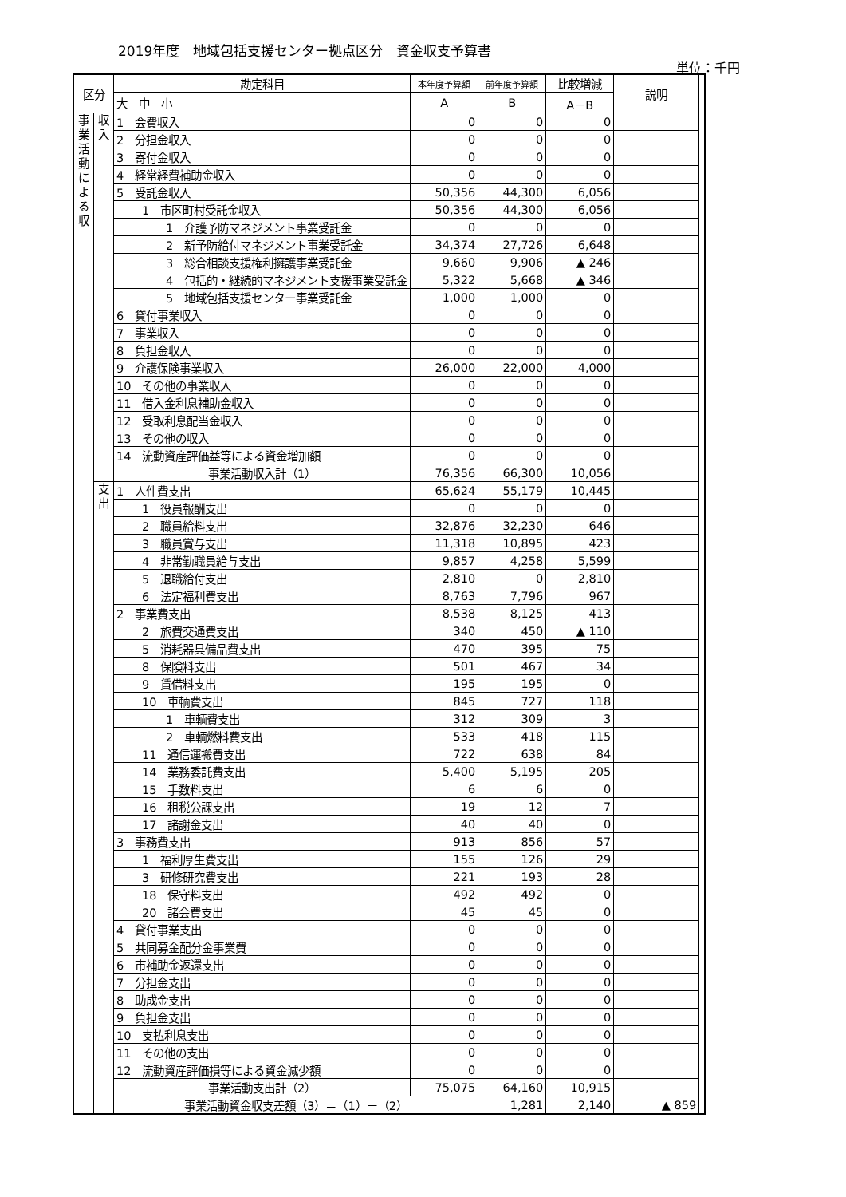2019年度　地域包括支援センター拠点区分　資金収支予算書
単位：千円
| 区分 | | 勘定科目 | 本年度予算額 | 前年度予算額 | 比較増減 | 説明 | |
| --- | --- | --- | --- | --- | --- | --- | --- |
| | | 大 中 小 | A | B | A－B | | |
| 事業活動による収 | 収入 | 1 会費収入 | 0 | 0 | 0 | | |
| | | 2 分担金収入 | 0 | 0 | 0 | | |
| | | 3 寄付金収入 | 0 | 0 | 0 | | |
| | | 4 経常経費補助金収入 | 0 | 0 | 0 | | |
| | | 5 受託金収入 | 50,356 | 44,300 | 6,056 | | |
| | | 1 市区町村受託金収入 | 50,356 | 44,300 | 6,056 | | |
| | | 1 介護予防マネジメント事業受託金 | 0 | 0 | 0 | | |
| | | 2 新予防給付マネジメント事業受託金 | 34,374 | 27,726 | 6,648 | | |
| | | 3 総合相談支援権利擁護事業受託金 | 9,660 | 9,906 | ▲ 246 | | |
| | | 4 包括的・継続的マネジメント支援事業受託金 | 5,322 | 5,668 | ▲ 346 | | |
| | | 5 地域包括支援センター事業受託金 | 1,000 | 1,000 | 0 | | |
| | | 6 貸付事業収入 | 0 | 0 | 0 | | |
| | | 7 事業収入 | 0 | 0 | 0 | | |
| | | 8 負担金収入 | 0 | 0 | 0 | | |
| | | 9 介護保険事業収入 | 26,000 | 22,000 | 4,000 | | |
| | | 10 その他の事業収入 | 0 | 0 | 0 | | |
| | | 11 借入金利息補助金収入 | 0 | 0 | 0 | | |
| | | 12 受取利息配当金収入 | 0 | 0 | 0 | | |
| | | 13 その他の収入 | 0 | 0 | 0 | | |
| | | 14 流動資産評価益等による資金増加額 | 0 | 0 | 0 | | |
| | | 事業活動収入計（1） | 76,356 | 66,300 | 10,056 | | |
| | 支出 | 1 人件費支出 | 65,624 | 55,179 | 10,445 | | |
| | | 1 役員報酬支出 | 0 | 0 | 0 | | |
| | | 2 職員給料支出 | 32,876 | 32,230 | 646 | | |
| | | 3 職員賞与支出 | 11,318 | 10,895 | 423 | | |
| | | 4 非常勤職員給与支出 | 9,857 | 4,258 | 5,599 | | |
| | | 5 退職給付支出 | 2,810 | 0 | 2,810 | | |
| | | 6 法定福利費支出 | 8,763 | 7,796 | 967 | | |
| | | 2 事業費支出 | 8,538 | 8,125 | 413 | | |
| | | 2 旅費交通費支出 | 340 | 450 | ▲ 110 | | |
| | | 5 消耗器具備品費支出 | 470 | 395 | 75 | | |
| | | 8 保険料支出 | 501 | 467 | 34 | | |
| | | 9 賃借料支出 | 195 | 195 | 0 | | |
| | | 10 車輌費支出 | 845 | 727 | 118 | | |
| | | 1 車輌費支出 | 312 | 309 | 3 | | |
| | | 2 車輌燃料費支出 | 533 | 418 | 115 | | |
| | | 11 通信運搬費支出 | 722 | 638 | 84 | | |
| | | 14 業務委託費支出 | 5,400 | 5,195 | 205 | | |
| | | 15 手数料支出 | 6 | 6 | 0 | | |
| | | 16 租税公課支出 | 19 | 12 | 7 | | |
| | | 17 諸謝金支出 | 40 | 40 | 0 | | |
| | | 3 事務費支出 | 913 | 856 | 57 | | |
| | | 1 福利厚生費支出 | 155 | 126 | 29 | | |
| | | 3 研修研究費支出 | 221 | 193 | 28 | | |
| | | 18 保守料支出 | 492 | 492 | 0 | | |
| | | 20 諸会費支出 | 45 | 45 | 0 | | |
| | | 4 貸付事業支出 | 0 | 0 | 0 | | |
| | | 5 共同募金配分金事業費 | 0 | 0 | 0 | | |
| | | 6 市補助金返還支出 | 0 | 0 | 0 | | |
| | | 7 分担金支出 | 0 | 0 | 0 | | |
| | | 8 助成金支出 | 0 | 0 | 0 | | |
| | | 9 負担金支出 | 0 | 0 | 0 | | |
| | | 10 支払利息支出 | 0 | 0 | 0 | | |
| | | 11 その他の支出 | 0 | 0 | 0 | | |
| | | 12 流動資産評価損等による資金減少額 | 0 | 0 | 0 | | |
| | | 事業活動支出計（2） | 75,075 | 64,160 | 10,915 | | |
| | | 事業活動資金収支差額（3）＝（1）－（2） | | 1,281 | 2,140 | ▲ 859 | |